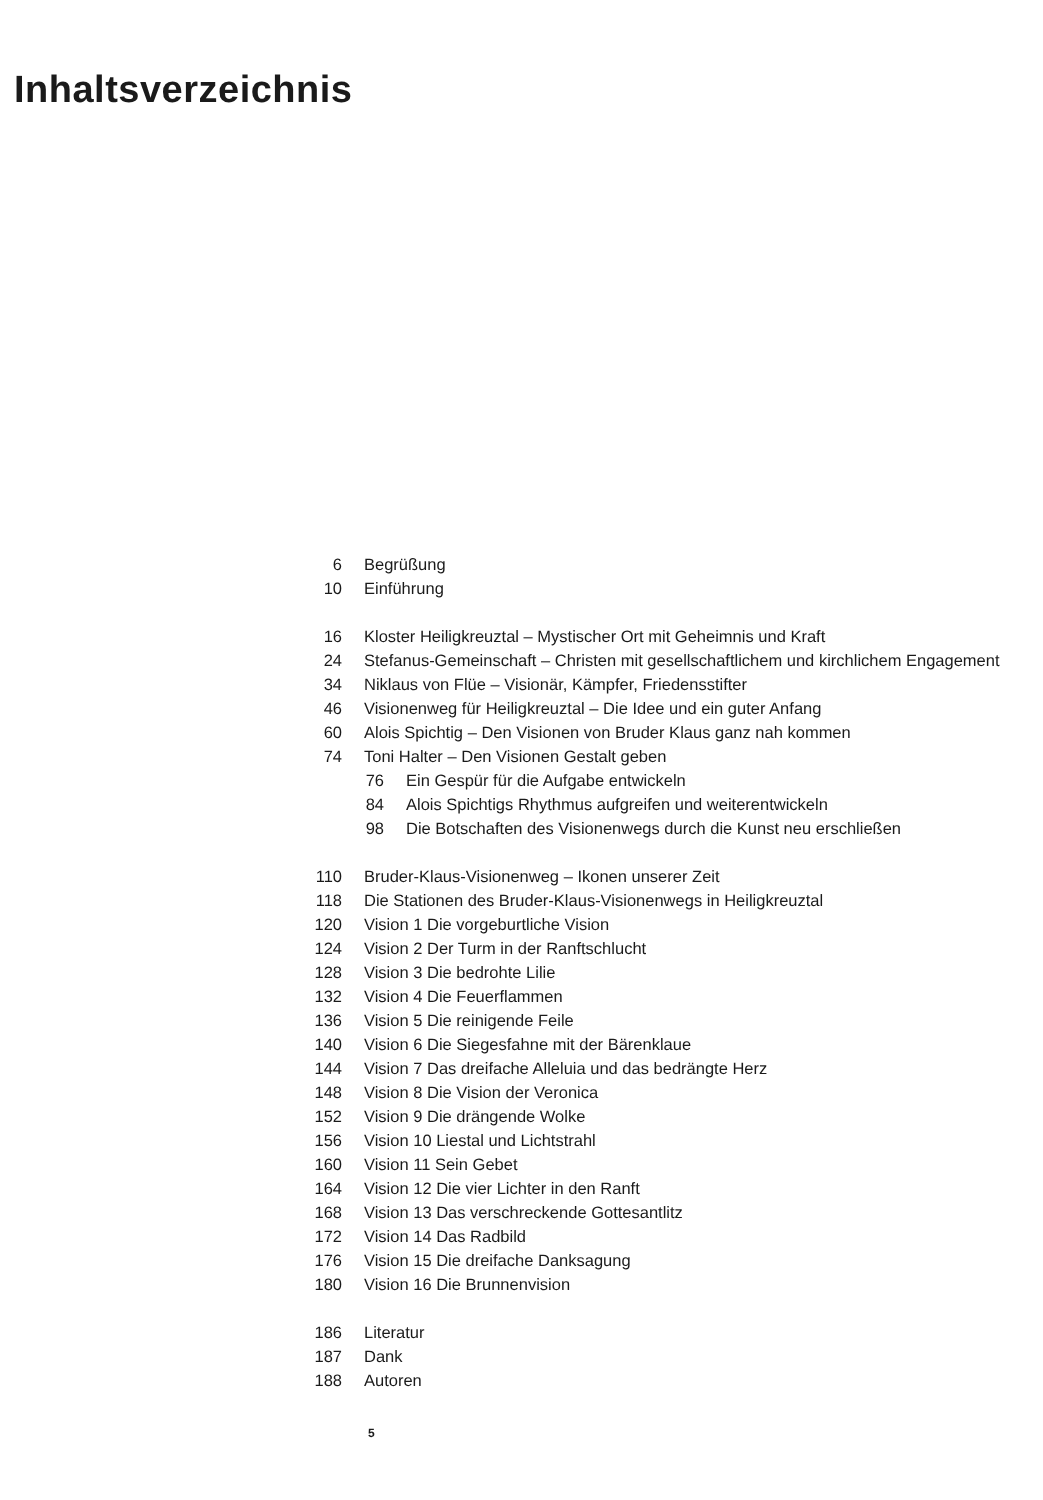Inhaltsverzeichnis
6 Begrüßung
10 Einführung
16 Kloster Heiligkreuztal – Mystischer Ort mit Geheimnis und Kraft
24 Stefanus-Gemeinschaft – Christen mit gesellschaftlichem und kirchlichem Engagement
34 Niklaus von Flüe – Visionär, Kämpfer, Friedensstifter
46 Visionenweg für Heiligkreuztal – Die Idee und ein guter Anfang
60 Alois Spichtig – Den Visionen von Bruder Klaus ganz nah kommen
74 Toni Halter – Den Visionen Gestalt geben
76 Ein Gespür für die Aufgabe entwickeln
84 Alois Spichtigs Rhythmus aufgreifen und weiterentwickeln
98 Die Botschaften des Visionenwegs durch die Kunst neu erschließen
110 Bruder-Klaus-Visionenweg – Ikonen unserer Zeit
118 Die Stationen des Bruder-Klaus-Visionenwegs in Heiligkreuztal
120 Vision 1 Die vorgeburtliche Vision
124 Vision 2 Der Turm in der Ranftschlucht
128 Vision 3 Die bedrohte Lilie
132 Vision 4 Die Feuerflammen
136 Vision 5 Die reinigende Feile
140 Vision 6 Die Siegesfahne mit der Bärenklaue
144 Vision 7 Das dreifache Alleluia und das bedrängte Herz
148 Vision 8 Die Vision der Veronica
152 Vision 9 Die drängende Wolke
156 Vision 10 Liestal und Lichtstrahl
160 Vision 11 Sein Gebet
164 Vision 12 Die vier Lichter in den Ranft
168 Vision 13 Das verschreckende Gottesantlitz
172 Vision 14 Das Radbild
176 Vision 15 Die dreifache Danksagung
180 Vision 16 Die Brunnenvision
186 Literatur
187 Dank
188 Autoren
5